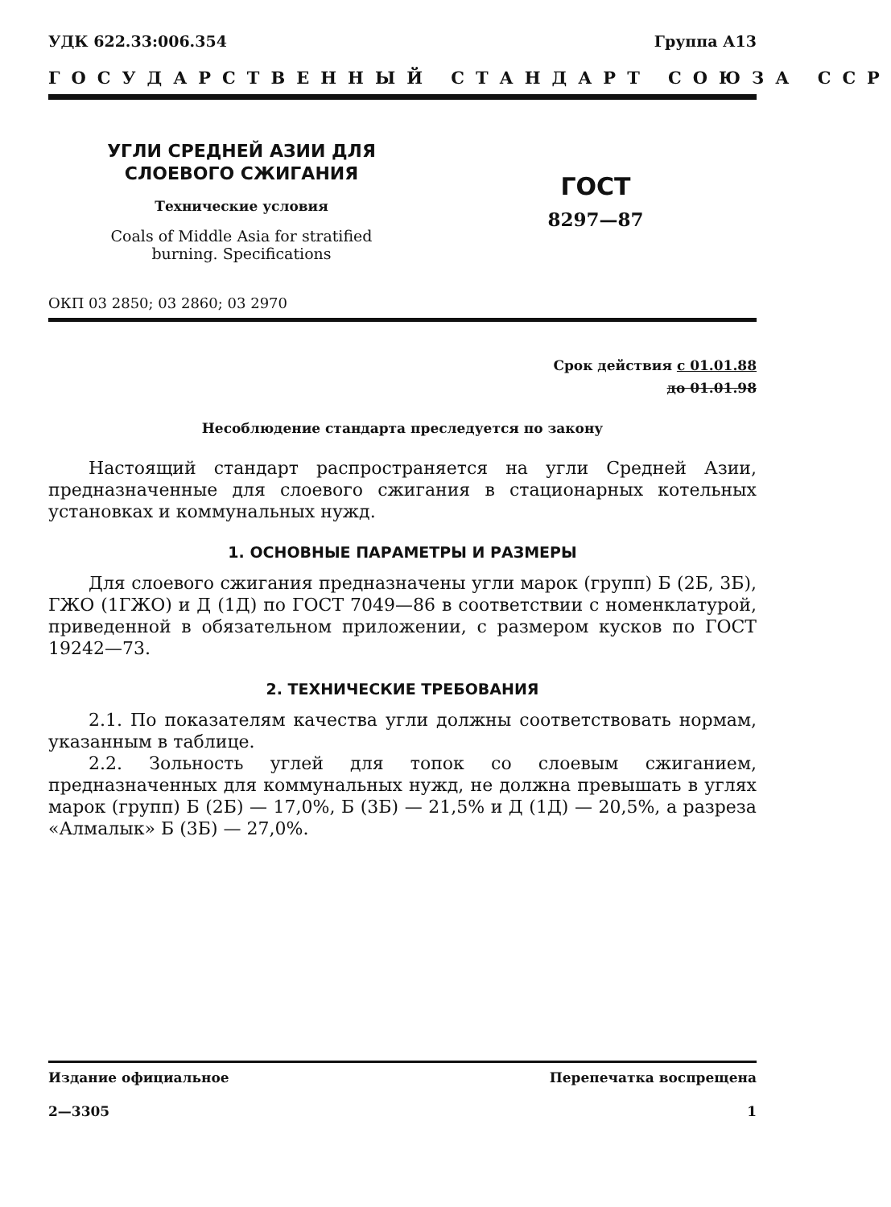УДК 622.33:006.354 Группа А13
ГОСУДАРСТВЕННЫЙ СТАНДАРТ СОЮЗА ССР
УГЛИ СРЕДНЕЙ АЗИИ ДЛЯ
СЛОЕВОГО СЖИГАНИЯ
Технические условия
Coals of Middle Asia for stratified
burning. Specifications
ГОСТ
8297—87
ОКП 03 2850; 03 2860; 03 2970
Срок действия с 01.01.88
до 01.01.98
Несоблюдение стандарта преследуется по закону
Настоящий стандарт распространяется на угли Средней Азии, предназначенные для слоевого сжигания в стационарных котельных установках и коммунальных нужд.
1. ОСНОВНЫЕ ПАРАМЕТРЫ И РАЗМЕРЫ
Для слоевого сжигания предназначены угли марок (групп) Б (2Б, 3Б), ГЖО (1ГЖО) и Д (1Д) по ГОСТ 7049—86 в соответствии с номенклатурой, приведенной в обязательном приложении, с размером кусков по ГОСТ 19242—73.
2. ТЕХНИЧЕСКИЕ ТРЕБОВАНИЯ
2.1. По показателям качества угли должны соответствовать нормам, указанным в таблице.
2.2. Зольность углей для топок со слоевым сжиганием, предназначенных для коммунальных нужд, не должна превышать в углях марок (групп) Б (2Б) — 17,0%, Б (3Б) — 21,5% и Д (1Д) — 20,5%, а разреза «Алмалык» Б (3Б) — 27,0%.
Издание официальное Перепечатка воспрещена
2—3305 1